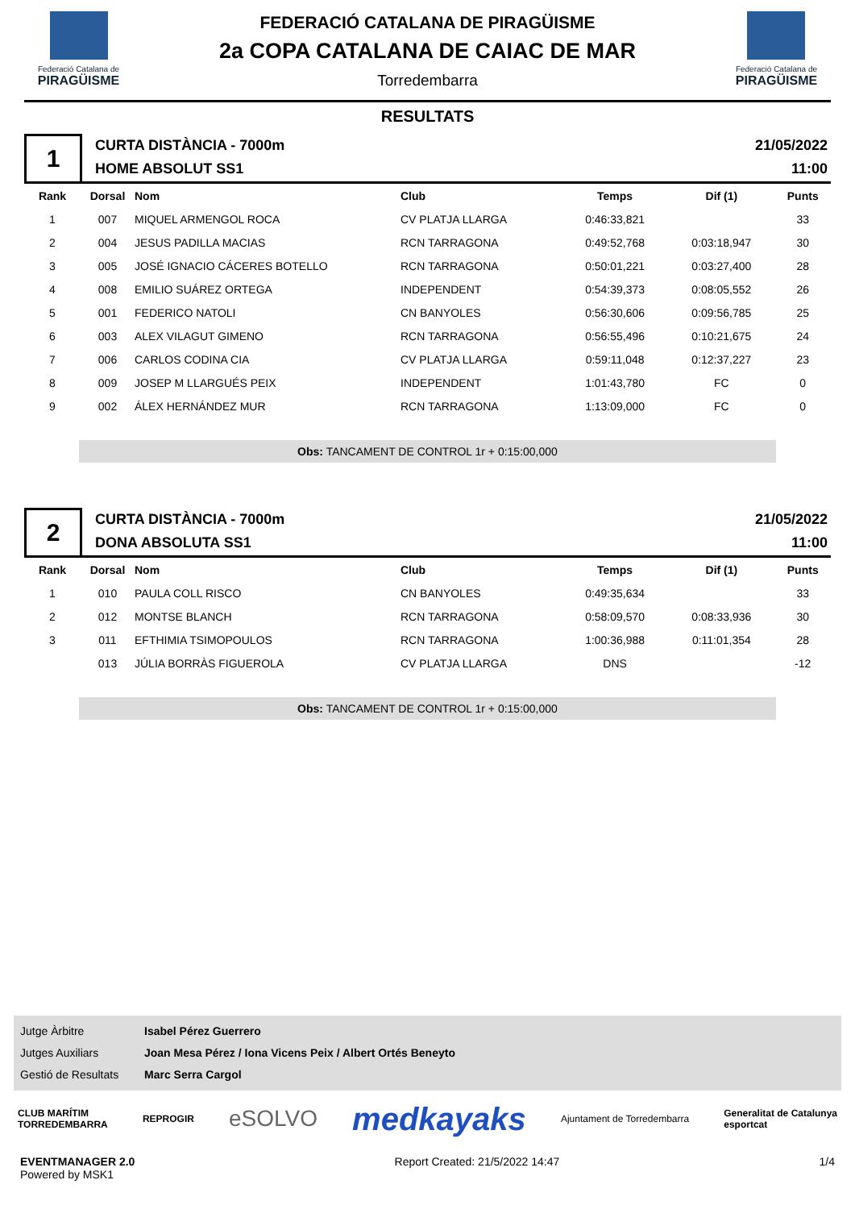Federació Catalana de
PIRAGÜISME
FEDERACIÓ CATALANA DE PIRAGÜISME
2a COPA CATALANA DE CAIAC DE MAR
Torredembarra
Federació Catalana de
PIRAGÜISME
RESULTATS
1
CURTA DISTÀNCIA - 7000m
HOME ABSOLUT SS1
21/05/2022
11:00
| Rank | Dorsal | Nom | Club | Temps | Dif (1) | Punts |
| --- | --- | --- | --- | --- | --- | --- |
| 1 | 007 | MIQUEL ARMENGOL ROCA | CV PLATJA LLARGA | 0:46:33,821 | | 33 |
| 2 | 004 | JESUS PADILLA MACIAS | RCN TARRAGONA | 0:49:52,768 | 0:03:18,947 | 30 |
| 3 | 005 | JOSÉ IGNACIO CÁCERES BOTELLO | RCN TARRAGONA | 0:50:01,221 | 0:03:27,400 | 28 |
| 4 | 008 | EMILIO SUÁREZ ORTEGA | INDEPENDENT | 0:54:39,373 | 0:08:05,552 | 26 |
| 5 | 001 | FEDERICO NATOLI | CN BANYOLES | 0:56:30,606 | 0:09:56,785 | 25 |
| 6 | 003 | ALEX VILAGUT GIMENO | RCN TARRAGONA | 0:56:55,496 | 0:10:21,675 | 24 |
| 7 | 006 | CARLOS CODINA CIA | CV PLATJA LLARGA | 0:59:11,048 | 0:12:37,227 | 23 |
| 8 | 009 | JOSEP M LLARGUÉS PEIX | INDEPENDENT | 1:01:43,780 | FC | 0 |
| 9 | 002 | ÁLEX HERNÁNDEZ MUR | RCN TARRAGONA | 1:13:09,000 | FC | 0 |
Obs: TANCAMENT DE CONTROL 1r + 0:15:00,000
2
CURTA DISTÀNCIA - 7000m
DONA ABSOLUTA SS1
21/05/2022
11:00
| Rank | Dorsal | Nom | Club | Temps | Dif (1) | Punts |
| --- | --- | --- | --- | --- | --- | --- |
| 1 | 010 | PAULA COLL RISCO | CN BANYOLES | 0:49:35,634 | | 33 |
| 2 | 012 | MONTSE BLANCH | RCN TARRAGONA | 0:58:09,570 | 0:08:33,936 | 30 |
| 3 | 011 | EFTHIMIA TSIMOPOULOS | RCN TARRAGONA | 1:00:36,988 | 0:11:01,354 | 28 |
| | 013 | JÚLIA BORRÀS FIGUEROLA | CV PLATJA LLARGA | DNS | | -12 |
Obs: TANCAMENT DE CONTROL 1r + 0:15:00,000
Jutge Àrbitre Isabel Pérez Guerrero
Jutges Auxiliars Joan Mesa Pérez / Iona Vicens Peix / Albert Ortés Beneyto
Gestió de Resultats Marc Serra Cargol
CLUB MARÍTIM
TORREDEMBARRA REPROGIR eSOLVO medkayaks Ajuntament de Torredembarra Generalitat de Catalunya
esportcat
EVENTMANAGER 2.0
Powered by MSK1
Report Created: 21/5/2022 14:47
1/4